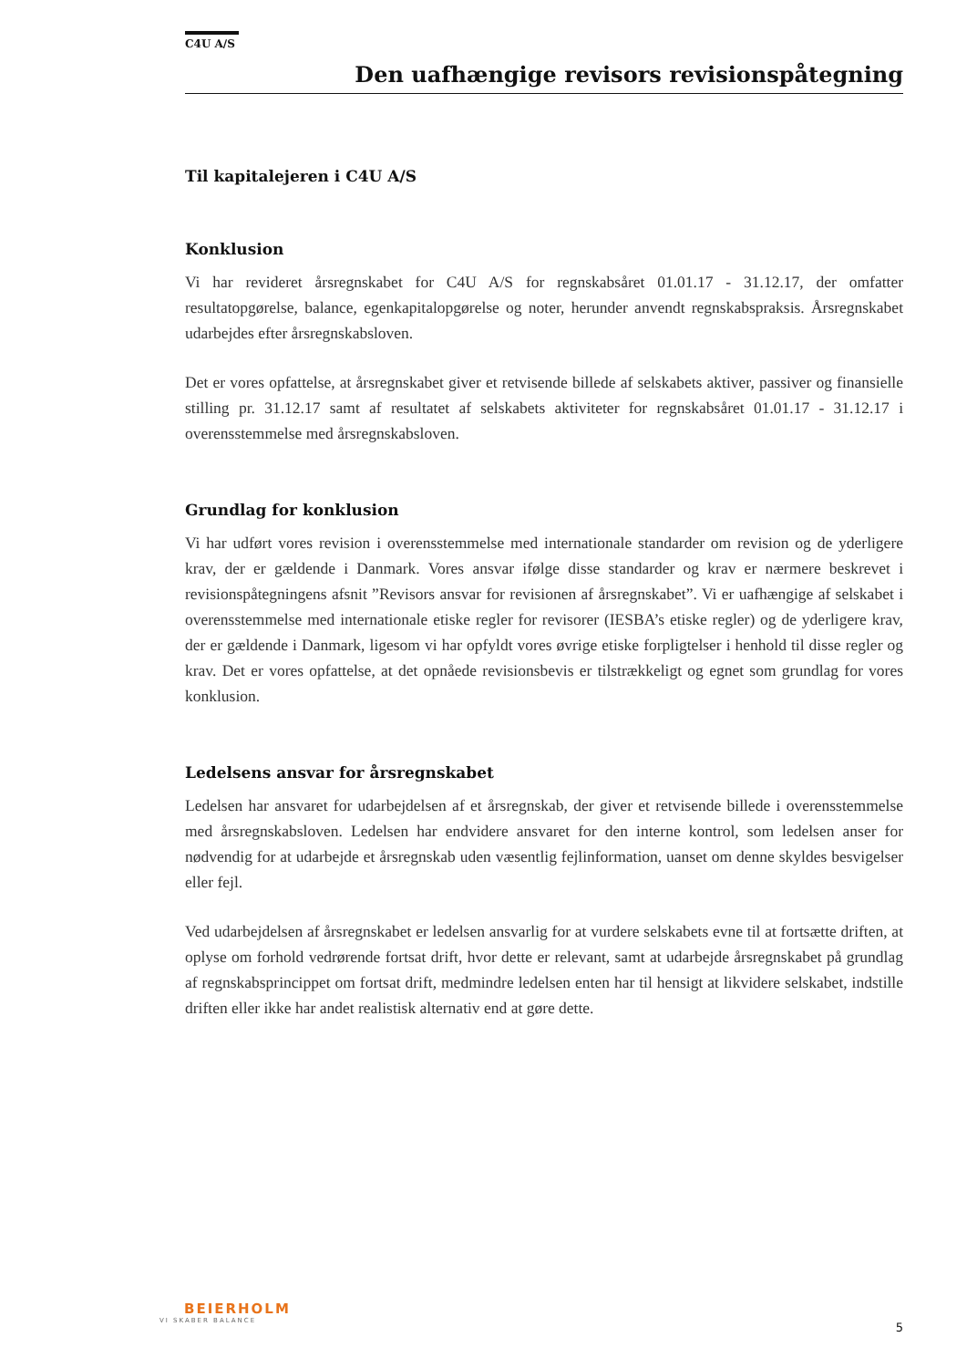C4U A/S
Den uafhængige revisors revisionspåtegning
Til kapitalejeren i C4U A/S
Konklusion
Vi har revideret årsregnskabet for C4U A/S for regnskabsåret 01.01.17 - 31.12.17, der omfatter resultatopgørelse, balance, egenkapitalopgørelse og noter, herunder anvendt regnskabspraksis. Årsregnskabet udarbejdes efter årsregnskabsloven.
Det er vores opfattelse, at årsregnskabet giver et retvisende billede af selskabets aktiver, passiver og finansielle stilling pr. 31.12.17 samt af resultatet af selskabets aktiviteter for regnskabsåret 01.01.17 - 31.12.17 i overensstemmelse med årsregnskabsloven.
Grundlag for konklusion
Vi har udført vores revision i overensstemmelse med internationale standarder om revision og de yderligere krav, der er gældende i Danmark. Vores ansvar ifølge disse standarder og krav er nærmere beskrevet i revisionspåtegningens afsnit ”Revisors ansvar for revisionen af årsregnskabet”. Vi er uafhængige af selskabet i overensstemmelse med internationale etiske regler for revisorer (IESBA’s etiske regler) og de yderligere krav, der er gældende i Danmark, ligesom vi har opfyldt vores øvrige etiske forpligtelser i henhold til disse regler og krav. Det er vores opfattelse, at det opnåede revisionsbevis er tilstrækkeligt og egnet som grundlag for vores konklusion.
Ledelsens ansvar for årsregnskabet
Ledelsen har ansvaret for udarbejdelsen af et årsregnskab, der giver et retvisende billede i overensstemmelse med årsregnskabsloven. Ledelsen har endvidere ansvaret for den interne kontrol, som ledelsen anser for nødvendig for at udarbejde et årsregnskab uden væsentlig fejlinformation, uanset om denne skyldes besvigelser eller fejl.
Ved udarbejdelsen af årsregnskabet er ledelsen ansvarlig for at vurdere selskabets evne til at fortsætte driften, at oplyse om forhold vedrørende fortsat drift, hvor dette er relevant, samt at udarbejde årsregnskabet på grundlag af regnskabsprincippet om fortsat drift, medmindre ledelsen enten har til hensigt at likvidere selskabet, indstille driften eller ikke har andet realistisk alternativ end at gøre dette.
BEIERHOLM
VI SKABER BALANCE
5